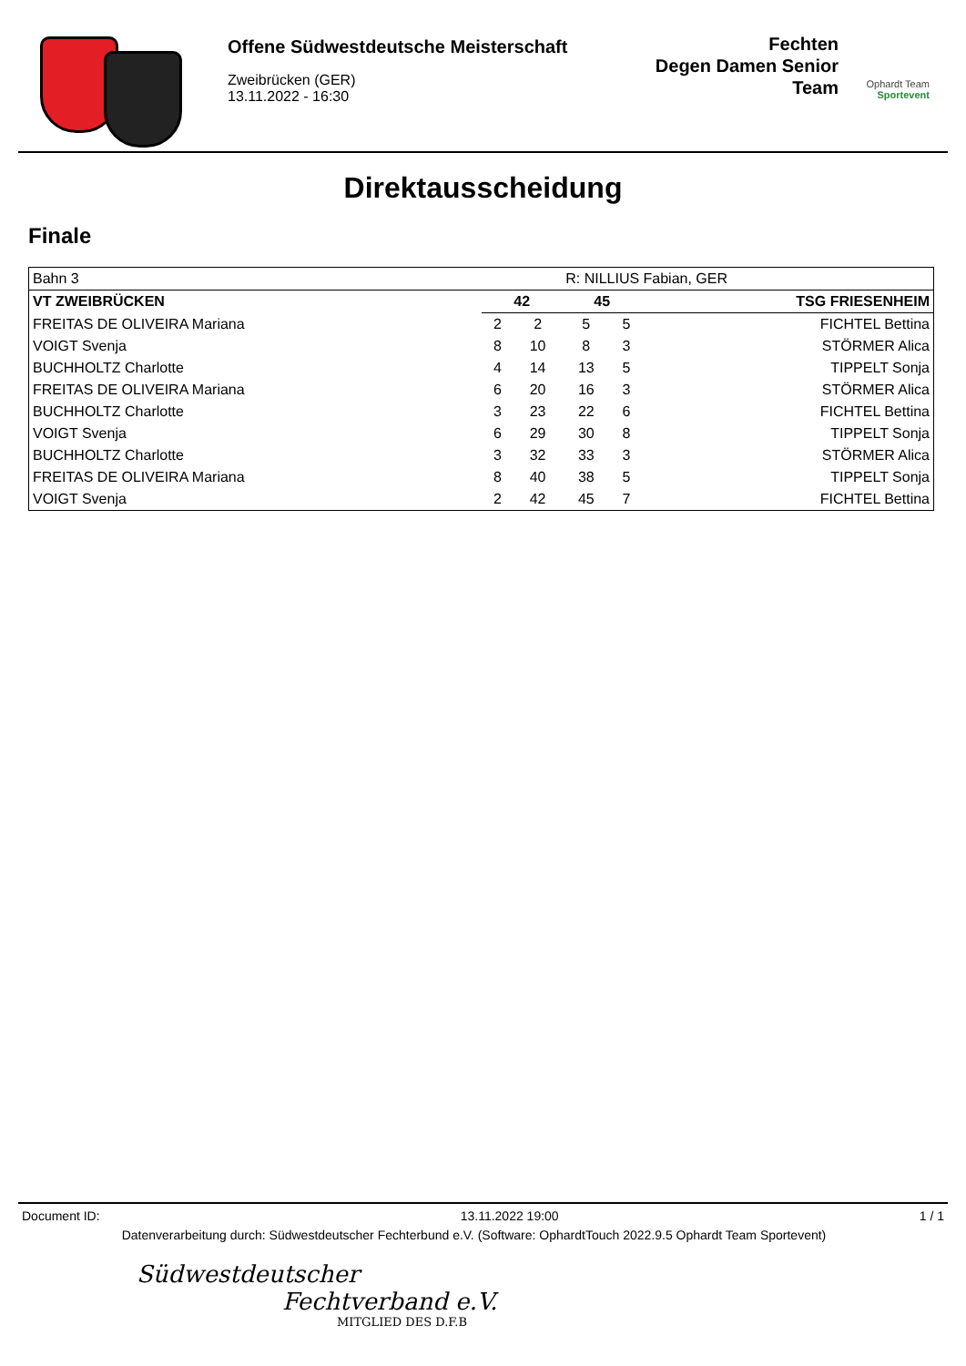Offene Südwestdeutsche Meisterschaft
Zweibrücken (GER)
13.11.2022 - 16:30
Fechten
Degen Damen Senior
Team
Ophardt Team Sportevent
Direktausscheidung
Finale
| Bahn 3 | | | R: NILLIUS Fabian, GER | | |
| VT ZWEIBRÜCKEN | 42 | | 45 | | TSG FRIESENHEIM |
| FREITAS DE OLIVEIRA Mariana | 2 | 2 | 5 | 5 | FICHTEL Bettina |
| VOIGT Svenja | 8 | 10 | 8 | 3 | STÖRMER Alica |
| BUCHHOLTZ Charlotte | 4 | 14 | 13 | 5 | TIPPELT Sonja |
| FREITAS DE OLIVEIRA Mariana | 6 | 20 | 16 | 3 | STÖRMER Alica |
| BUCHHOLTZ Charlotte | 3 | 23 | 22 | 6 | FICHTEL Bettina |
| VOIGT Svenja | 6 | 29 | 30 | 8 | TIPPELT Sonja |
| BUCHHOLTZ Charlotte | 3 | 32 | 33 | 3 | STÖRMER Alica |
| FREITAS DE OLIVEIRA Mariana | 8 | 40 | 38 | 5 | TIPPELT Sonja |
| VOIGT Svenja | 2 | 42 | 45 | 7 | FICHTEL Bettina |
Document ID: 13.11.2022 19:00 1 / 1
Datenverarbeitung durch: Südwestdeutscher Fechterbund e.V. (Software: OphardtTouch 2022.9.5 Ophardt Team Sportevent)
Südwestdeutscher
Fechtverband e.V.
MITGLIED DES D.F.B